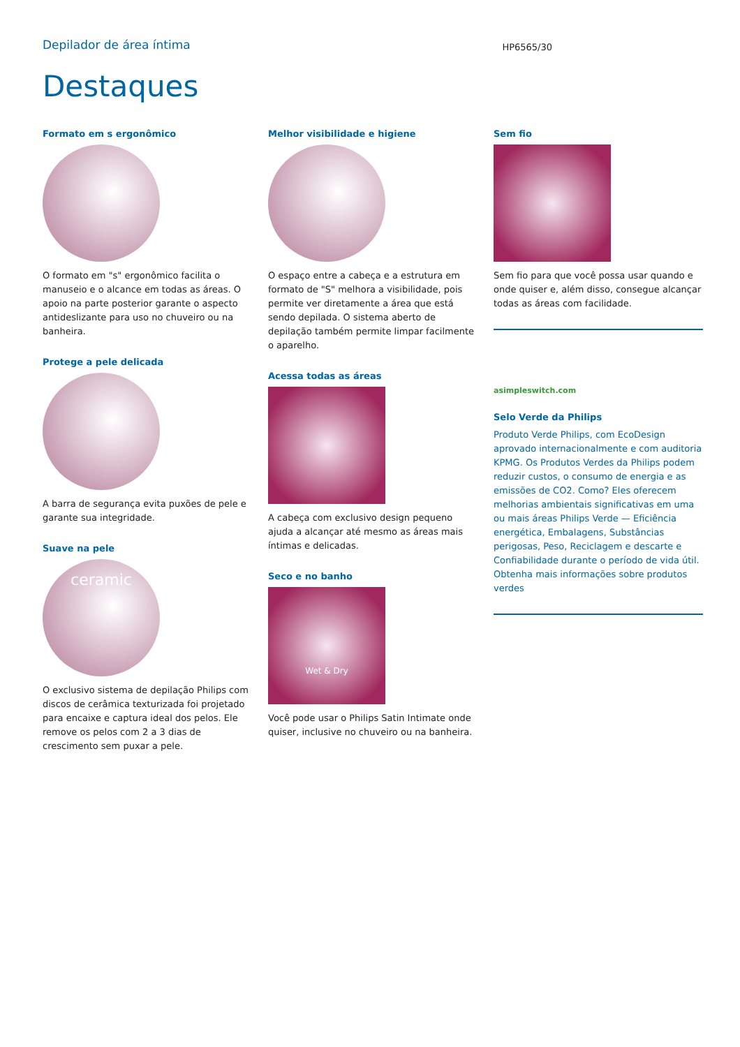Depilador de área íntima
HP6565/30
Destaques
Formato em s ergonômico
O formato em "s" ergonômico facilita o manuseio e o alcance em todas as áreas. O apoio na parte posterior garante o aspecto antideslizante para uso no chuveiro ou na banheira.
Protege a pele delicada
A barra de segurança evita puxões de pele e garante sua integridade.
Suave na pele
ceramic
O exclusivo sistema de depilação Philips com discos de cerâmica texturizada foi projetado para encaixe e captura ideal dos pelos. Ele remove os pelos com 2 a 3 dias de crescimento sem puxar a pele.
Melhor visibilidade e higiene
O espaço entre a cabeça e a estrutura em formato de "S" melhora a visibilidade, pois permite ver diretamente a área que está sendo depilada. O sistema aberto de depilação também permite limpar facilmente o aparelho.
Acessa todas as áreas
A cabeça com exclusivo design pequeno ajuda a alcançar até mesmo as áreas mais íntimas e delicadas.
Seco e no banho
Wet & Dry
Você pode usar o Philips Satin Intimate onde quiser, inclusive no chuveiro ou na banheira.
Sem fio
Sem fio para que você possa usar quando e onde quiser e, além disso, consegue alcançar todas as áreas com facilidade.
asimpleswitch.com
Selo Verde da Philips
Produto Verde Philips, com EcoDesign aprovado internacionalmente e com auditoria KPMG. Os Produtos Verdes da Philips podem reduzir custos, o consumo de energia e as emissões de CO2. Como? Eles oferecem melhorias ambientais significativas em uma ou mais áreas Philips Verde — Eficiência energética, Embalagens, Substâncias perigosas, Peso, Reciclagem e descarte e Confiabilidade durante o período de vida útil. Obtenha mais informações sobre produtos verdes